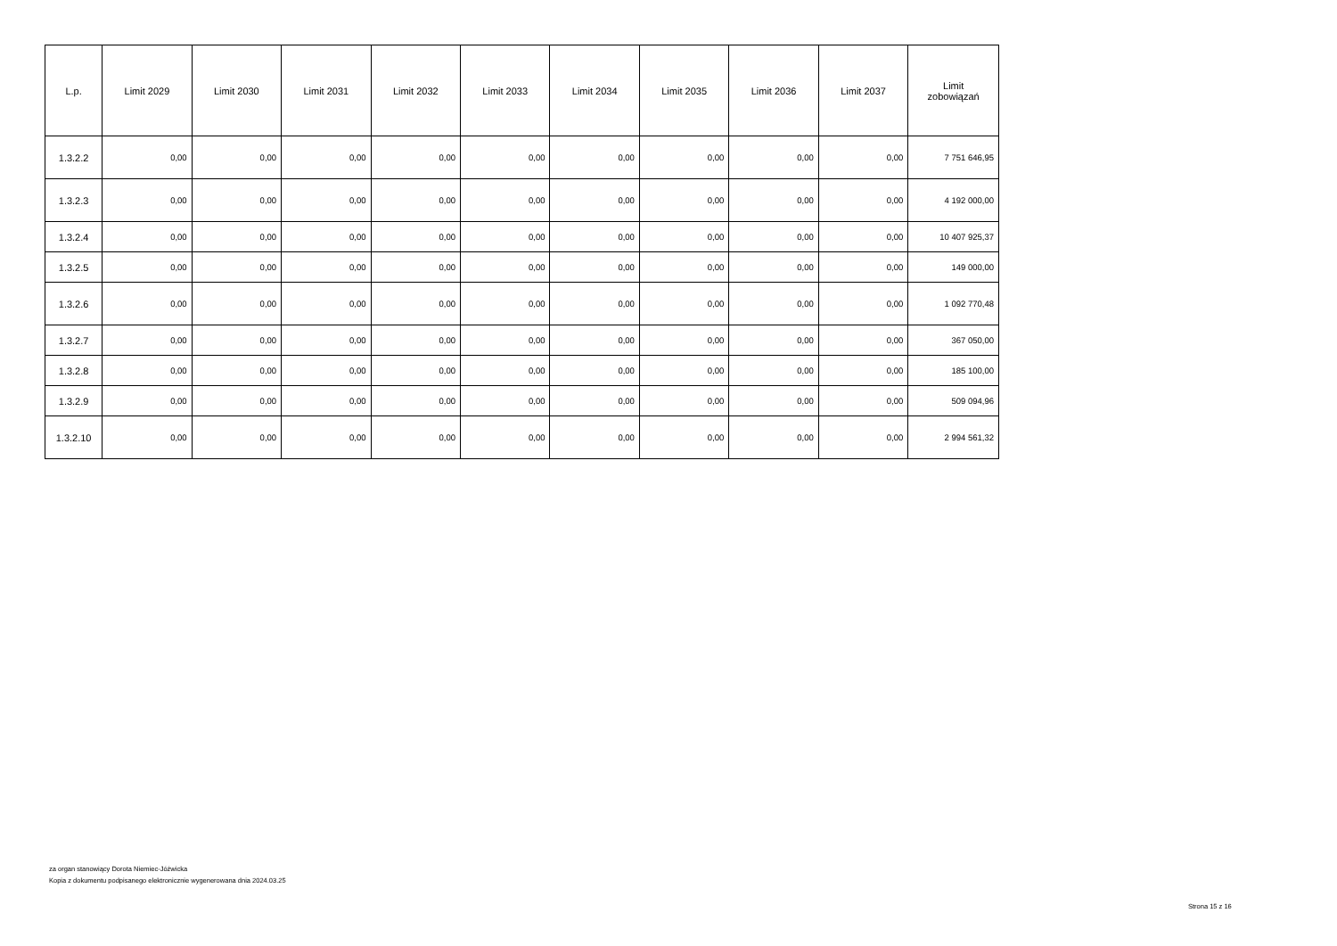| L.p. | Limit 2029 | Limit 2030 | Limit 2031 | Limit 2032 | Limit 2033 | Limit 2034 | Limit 2035 | Limit 2036 | Limit 2037 | Limit zobowiązań |
| --- | --- | --- | --- | --- | --- | --- | --- | --- | --- | --- |
| 1.3.2.2 | 0,00 | 0,00 | 0,00 | 0,00 | 0,00 | 0,00 | 0,00 | 0,00 | 0,00 | 7 751 646,95 |
| 1.3.2.3 | 0,00 | 0,00 | 0,00 | 0,00 | 0,00 | 0,00 | 0,00 | 0,00 | 0,00 | 4 192 000,00 |
| 1.3.2.4 | 0,00 | 0,00 | 0,00 | 0,00 | 0,00 | 0,00 | 0,00 | 0,00 | 0,00 | 10 407 925,37 |
| 1.3.2.5 | 0,00 | 0,00 | 0,00 | 0,00 | 0,00 | 0,00 | 0,00 | 0,00 | 0,00 | 149 000,00 |
| 1.3.2.6 | 0,00 | 0,00 | 0,00 | 0,00 | 0,00 | 0,00 | 0,00 | 0,00 | 0,00 | 1 092 770,48 |
| 1.3.2.7 | 0,00 | 0,00 | 0,00 | 0,00 | 0,00 | 0,00 | 0,00 | 0,00 | 0,00 | 367 050,00 |
| 1.3.2.8 | 0,00 | 0,00 | 0,00 | 0,00 | 0,00 | 0,00 | 0,00 | 0,00 | 0,00 | 185 100,00 |
| 1.3.2.9 | 0,00 | 0,00 | 0,00 | 0,00 | 0,00 | 0,00 | 0,00 | 0,00 | 0,00 | 509 094,96 |
| 1.3.2.10 | 0,00 | 0,00 | 0,00 | 0,00 | 0,00 | 0,00 | 0,00 | 0,00 | 0,00 | 2 994 561,32 |
za organ stanowiący Dorota Niemiec-Jóźwicka
Kopia z dokumentu podpisanego elektronicznie wygenerowana dnia 2024.03.25
Strona 15 z 16